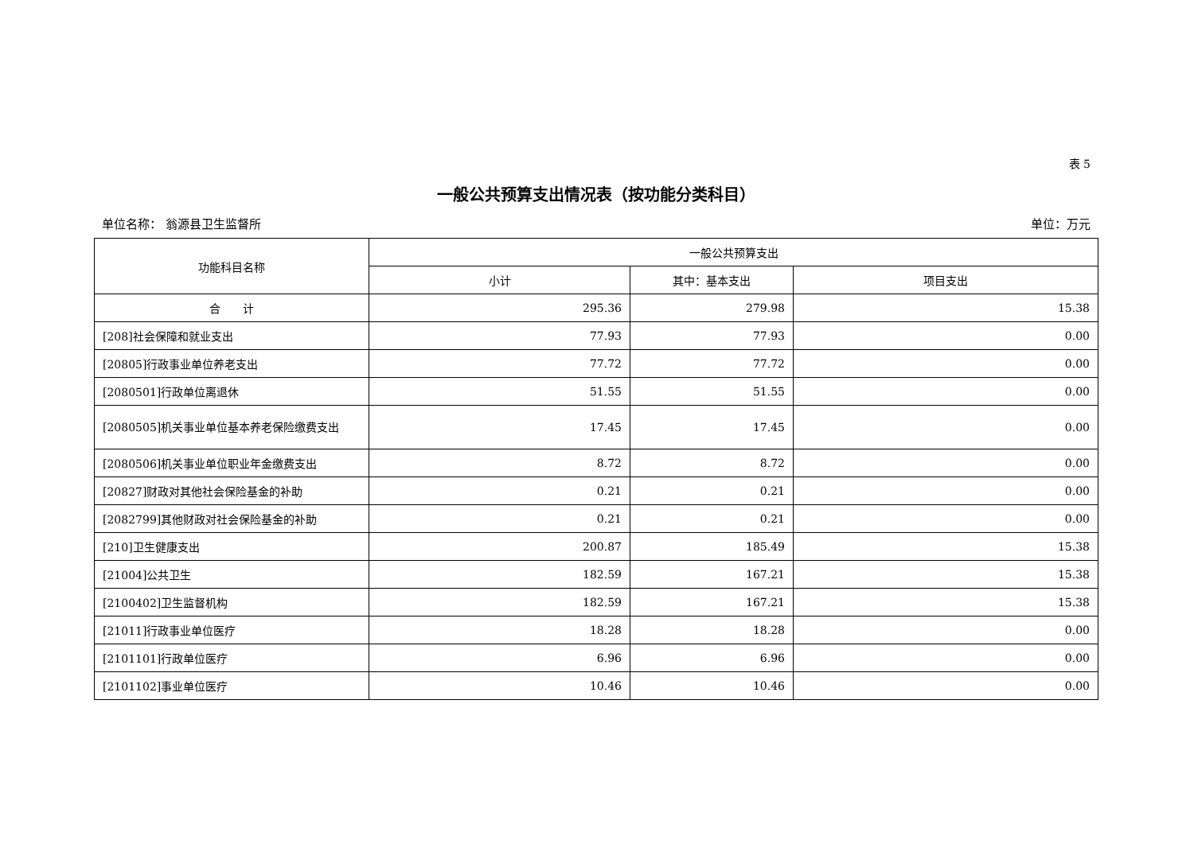表 5
一般公共预算支出情况表（按功能分类科目）
单位名称： 翁源县卫生监督所 单位：万元
| 功能科目名称 | 一般公共预算支出 | | |
| --- | --- | --- | --- |
| | 小计 | 其中：基本支出 | 项目支出 |
| 合 计 | 295.36 | 279.98 | 15.38 |
| [208]社会保障和就业支出 | 77.93 | 77.93 | 0.00 |
| [20805]行政事业单位养老支出 | 77.72 | 77.72 | 0.00 |
| [2080501]行政单位离退休 | 51.55 | 51.55 | 0.00 |
| [2080505]机关事业单位基本养老保险缴费支出 | 17.45 | 17.45 | 0.00 |
| [2080506]机关事业单位职业年金缴费支出 | 8.72 | 8.72 | 0.00 |
| [20827]财政对其他社会保险基金的补助 | 0.21 | 0.21 | 0.00 |
| [2082799]其他财政对社会保险基金的补助 | 0.21 | 0.21 | 0.00 |
| [210]卫生健康支出 | 200.87 | 185.49 | 15.38 |
| [21004]公共卫生 | 182.59 | 167.21 | 15.38 |
| [2100402]卫生监督机构 | 182.59 | 167.21 | 15.38 |
| [21011]行政事业单位医疗 | 18.28 | 18.28 | 0.00 |
| [2101101]行政单位医疗 | 6.96 | 6.96 | 0.00 |
| [2101102]事业单位医疗 | 10.46 | 10.46 | 0.00 |